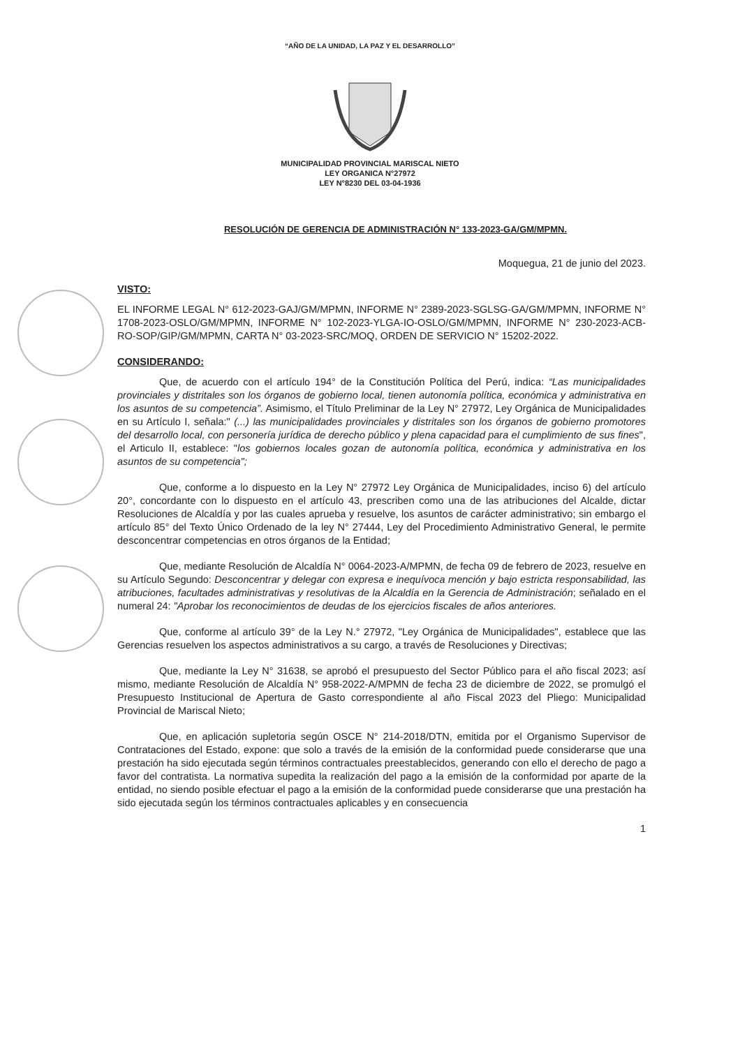“AÑO DE LA UNIDAD, LA PAZ Y EL DESARROLLO”
MUNICIPALIDAD PROVINCIAL MARISCAL NIETO
LEY ORGANICA N°27972
LEY N°8230 DEL 03-04-1936
RESOLUCIÓN DE GERENCIA DE ADMINISTRACIÓN N° 133-2023-GA/GM/MPMN.
Moquegua, 21 de junio del 2023.
VISTO:
EL INFORME LEGAL N° 612-2023-GAJ/GM/MPMN, INFORME N° 2389-2023-SGLSG-GA/GM/MPMN, INFORME N° 1708-2023-OSLO/GM/MPMN, INFORME N° 102-2023-YLGA-IO-OSLO/GM/MPMN, INFORME N° 230-2023-ACB-RO-SOP/GIP/GM/MPMN, CARTA N° 03-2023-SRC/MOQ, ORDEN DE SERVICIO N° 15202-2022.
CONSIDERANDO:
Que, de acuerdo con el artículo 194° de la Constitución Política del Perú, indica: “Las municipalidades provinciales y distritales son los órganos de gobierno local, tienen autonomía política, económica y administrativa en los asuntos de su competencia”. Asimismo, el Título Preliminar de la Ley N° 27972, Ley Orgánica de Municipalidades en su Artículo I, señala:" (...) las municipalidades provinciales y distritales son los órganos de gobierno promotores del desarrollo local, con personería jurídica de derecho público y plena capacidad para el cumplimiento de sus fines", el Articulo II, establece: "los gobiernos locales gozan de autonomía política, económica y administrativa en los asuntos de su competencia";
Que, conforme a lo dispuesto en la Ley N° 27972 Ley Orgánica de Municipalidades, inciso 6) del artículo 20°, concordante con lo dispuesto en el artículo 43, prescriben como una de las atribuciones del Alcalde, dictar Resoluciones de Alcaldía y por las cuales aprueba y resuelve, los asuntos de carácter administrativo; sin embargo el artículo 85° del Texto Único Ordenado de la ley N° 27444, Ley del Procedimiento Administrativo General, le permite desconcentrar competencias en otros órganos de la Entidad;
Que, mediante Resolución de Alcaldía N° 0064-2023-A/MPMN, de fecha 09 de febrero de 2023, resuelve en su Artículo Segundo: Desconcentrar y delegar con expresa e inequívoca mención y bajo estricta responsabilidad, las atribuciones, facultades administrativas y resolutivas de la Alcaldía en la Gerencia de Administración; señalado en el numeral 24: "Aprobar los reconocimientos de deudas de los ejercicios fiscales de años anteriores.
Que, conforme al artículo 39° de la Ley N.° 27972, "Ley Orgánica de Municipalidades", establece que las Gerencias resuelven los aspectos administrativos a su cargo, a través de Resoluciones y Directivas;
Que, mediante la Ley N° 31638, se aprobó el presupuesto del Sector Público para el año fiscal 2023; así mismo, mediante Resolución de Alcaldía N° 958-2022-A/MPMN de fecha 23 de diciembre de 2022, se promulgó el Presupuesto Institucional de Apertura de Gasto correspondiente al año Fiscal 2023 del Pliego: Municipalidad Provincial de Mariscal Nieto;
Que, en aplicación supletoria según OSCE N° 214-2018/DTN, emitida por el Organismo Supervisor de Contrataciones del Estado, expone: que solo a través de la emisión de la conformidad puede considerarse que una prestación ha sido ejecutada según términos contractuales preestablecidos, generando con ello el derecho de pago a favor del contratista. La normativa supedita la realización del pago a la emisión de la conformidad por aparte de la entidad, no siendo posible efectuar el pago a la emisión de la conformidad puede considerarse que una prestación ha sido ejecutada según los términos contractuales aplicables y en consecuencia
1